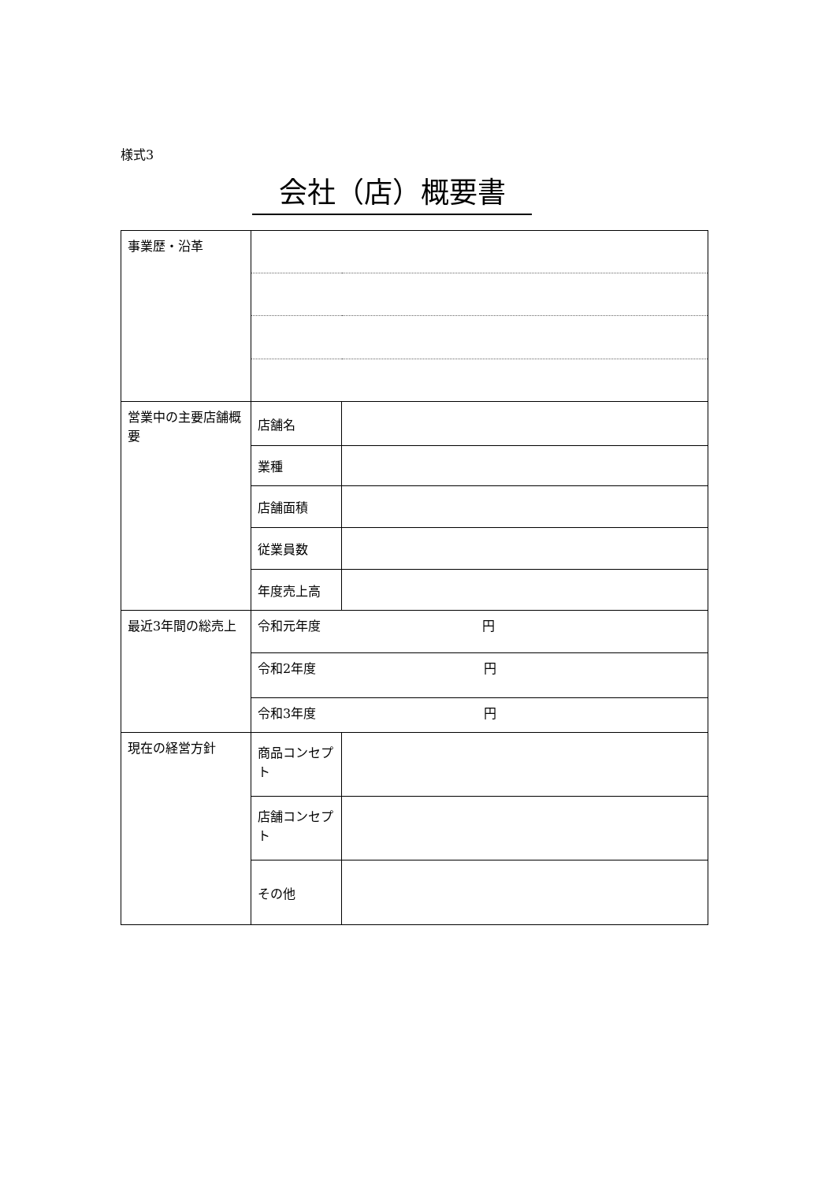様式3
会社（店）概要書
| 事業歴・沿革 | | |
| 営業中の主要店舗概要 | 店舗名 | |
| | 業種 | |
| | 店舗面積 | |
| | 従業員数 | |
| | 年度売上高 | |
| 最近3年間の総売上 | 令和元年度 円 | |
| | 令和2年度 円 | |
| | 令和3年度 円 | |
| 現在の経営方針 | 商品コンセプト | |
| | 店舗コンセプト | |
| | その他 | |